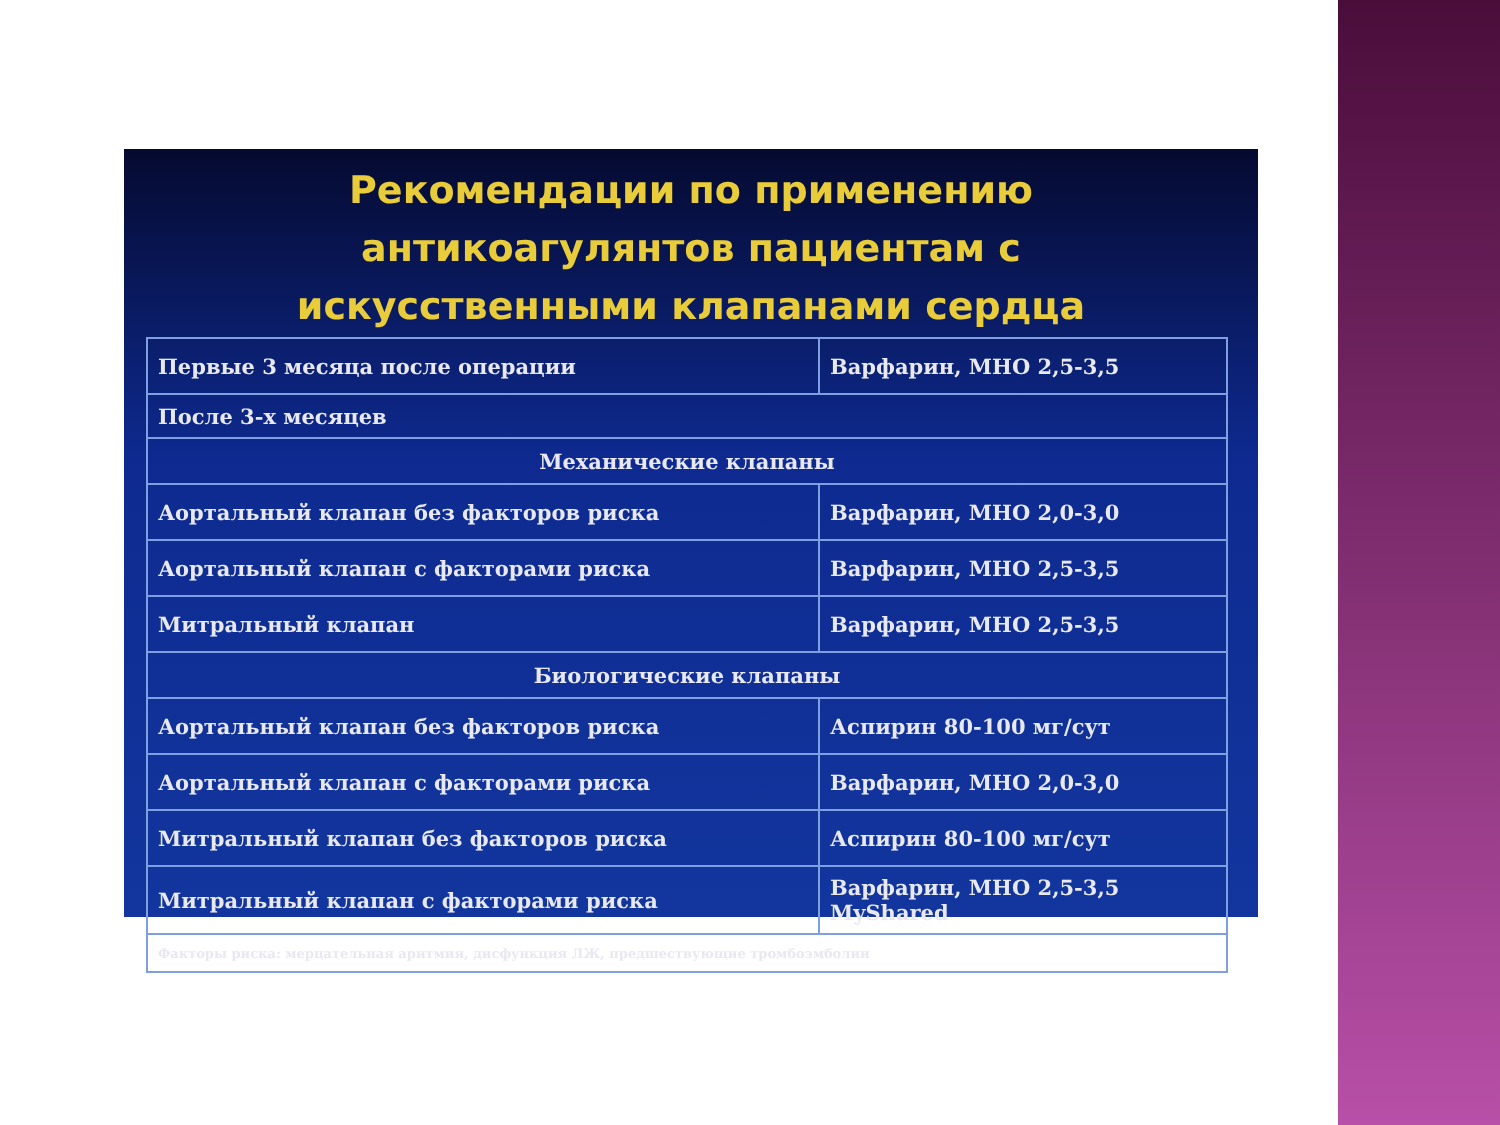Рекомендации по применению
антикоагулянтов пациентам с
искусственными клапанами сердца
| Первые 3 месяца после операции | Варфарин, МНО 2,5-3,5 |
| После 3-х месяцев | |
| Механические клапаны | |
| Аортальный клапан без факторов риска | Варфарин, МНО 2,0-3,0 |
| Аортальный клапан с факторами риска | Варфарин, МНО 2,5-3,5 |
| Митральный клапан | Варфарин, МНО 2,5-3,5 |
| Биологические клапаны | |
| Аортальный клапан без факторов риска | Аспирин 80-100 мг/сут |
| Аортальный клапан с факторами риска | Варфарин, МНО 2,0-3,0 |
| Митральный клапан без факторов риска | Аспирин 80-100 мг/сут |
| Митральный клапан с факторами риска | Варфарин, МНО 2,5-3,5 MyShared |
| Факторы риска: мерцательная аритмия, дисфункция ЛЖ, предшествующие тромбоэмболии | |